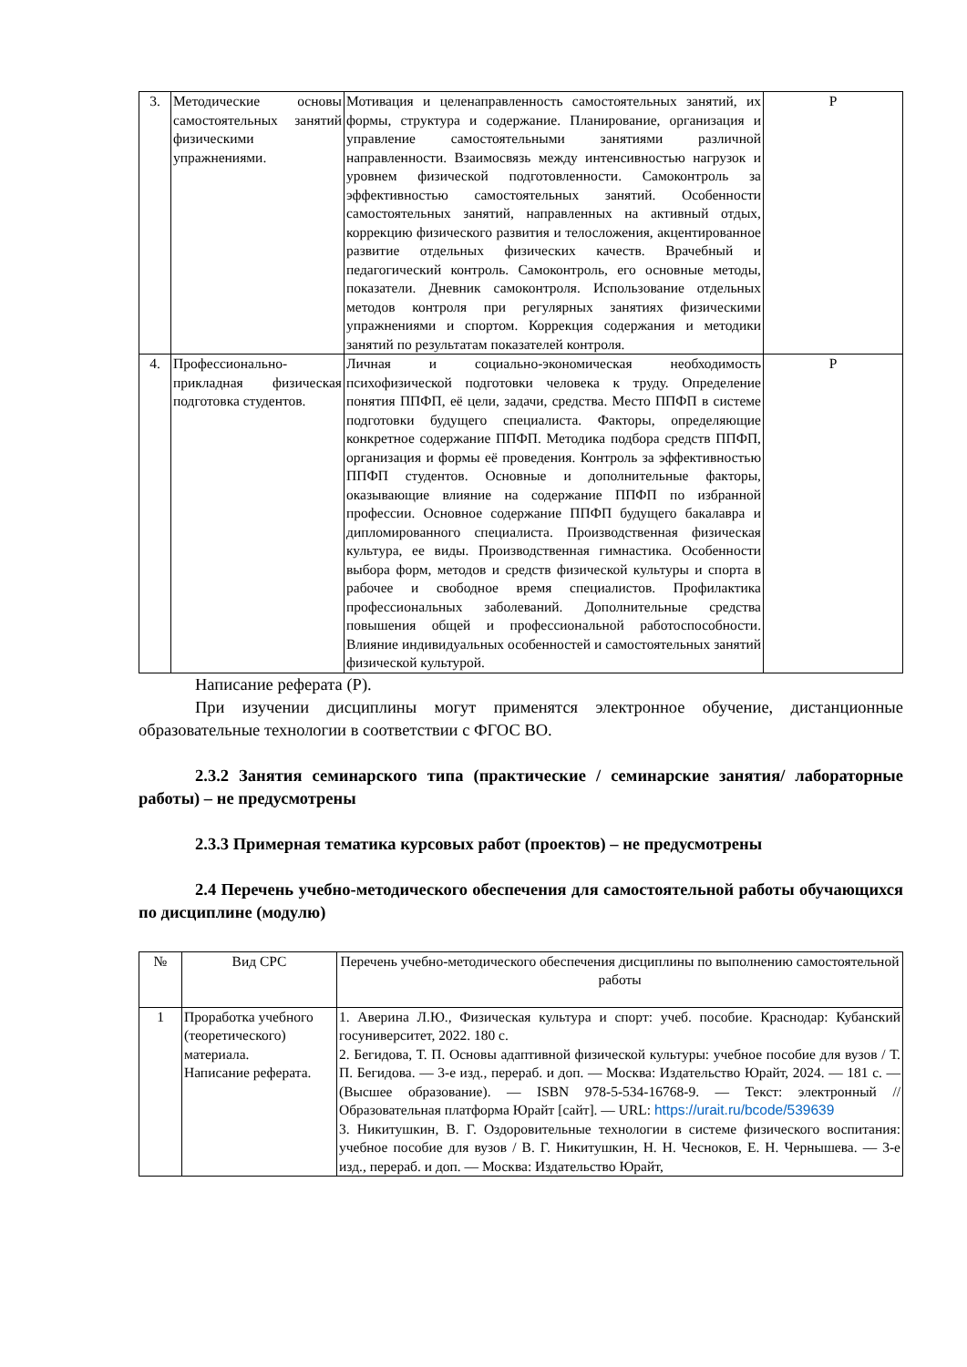| 3. | Методические основы самостоятельных занятий физическими упражнениями. | Мотивация и целенаправленность самостоятельных занятий, их формы, структура и содержание. Планирование, организация и управление самостоятельными занятиями различной направленности. Взаимосвязь между интенсивностью нагрузок и уровнем физической подготовленности. Самоконтроль за эффективностью самостоятельных занятий. Особенности самостоятельных занятий, направленных на активный отдых, коррекцию физического развития и телосложения, акцентированное развитие отдельных физических качеств. Врачебный и педагогический контроль. Самоконтроль, его основные методы, показатели. Дневник самоконтроля. Использование отдельных методов контроля при регулярных занятиях физическими упражнениями и спортом. Коррекция содержания и методики занятий по результатам показателей контроля. | Р |
| 4. | Профессионально-прикладная физическая подготовка студентов. | Личная и социально-экономическая необходимость психофизической подготовки человека к труду. Определение понятия ППФП, её цели, задачи, средства. Место ППФП в системе подготовки будущего специалиста. Факторы, определяющие конкретное содержание ППФП. Методика подбора средств ППФП, организация и формы её проведения. Контроль за эффективностью ППФП студентов. Основные и дополнительные факторы, оказывающие влияние на содержание ППФП по избранной профессии. Основное содержание ППФП будущего бакалавра и дипломированного специалиста. Производственная физическая культура, ее виды. Производственная гимнастика. Особенности выбора форм, методов и средств физической культуры и спорта в рабочее и свободное время специалистов. Профилактика профессиональных заболеваний. Дополнительные средства повышения общей и профессиональной работоспособности. Влияние индивидуальных особенностей и самостоятельных занятий физической культурой. | Р |
Написание реферата (Р).
При изучении дисциплины могут применятся электронное обучение, дистанционные образовательные технологии в соответствии с ФГОС ВО.
2.3.2 Занятия семинарского типа (практические / семинарские занятия/ лабораторные работы) – не предусмотрены
2.3.3 Примерная тематика курсовых работ (проектов) – не предусмотрены
2.4 Перечень учебно-методического обеспечения для самостоятельной работы обучающихся по дисциплине (модулю)
| № | Вид СРС | Перечень учебно-методического обеспечения дисциплины по выполнению самостоятельной работы |
| --- | --- | --- |
| 1 | Проработка учебного (теоретического) материала. Написание реферата. | 1. Аверина Л.Ю., Физическая культура и спорт: учеб. пособие. Краснодар: Кубанский госуниверситет, 2022. 180 с. 2. Бегидова, Т. П. Основы адаптивной физической культуры: учебное пособие для вузов / Т. П. Бегидова. — 3-е изд., перераб. и доп. — Москва: Издательство Юрайт, 2024. — 181 с. — (Высшее образование). — ISBN 978-5-534-16768-9. — Текст: электронный // Образовательная платформа Юрайт [сайт]. — URL: https://urait.ru/bcode/539639 3. Никитушкин, В. Г. Оздоровительные технологии в системе физического воспитания: учебное пособие для вузов / В. Г. Никитушкин, Н. Н. Чесноков, Е. Н. Чернышева. — 3-е изд., перераб. и доп. — Москва: Издательство Юрайт, |